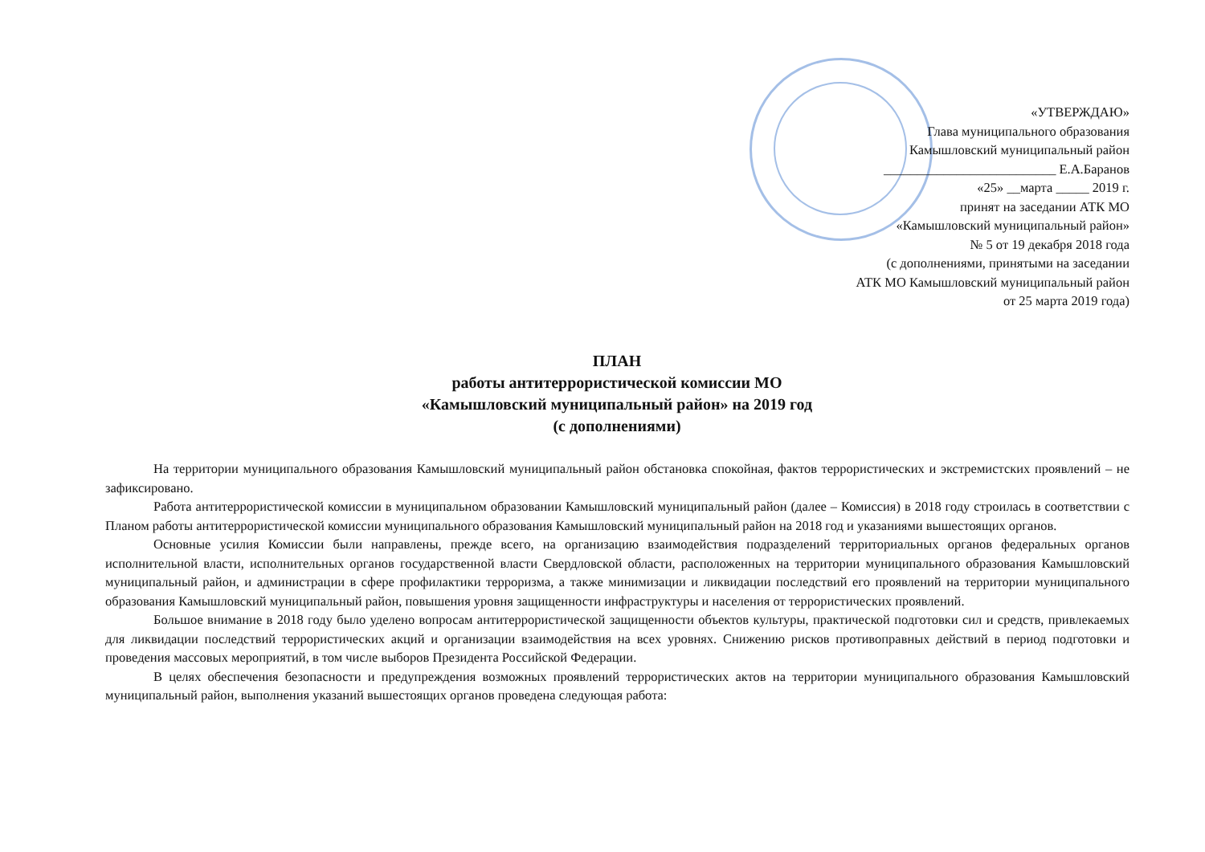«УТВЕРЖДАЮ»
Глава муниципального образования
Камышловский муниципальный район
__________________________ Е.А.Баранов
«25» __марта _____ 2019 г.
принят на заседании АТК МО
«Камышловский муниципальный район»
№ 5 от 19 декабря 2018 года
(с дополнениями, принятыми на заседании
АТК МО Камышловский муниципальный район
от 25 марта 2019 года)
ПЛАН
работы антитеррористической комиссии МО
«Камышловский муниципальный район» на 2019 год
(с дополнениями)
На территории муниципального образования Камышловский муниципальный район обстановка спокойная, фактов террористических и экстремистских проявлений – не зафиксировано.
Работа антитеррористической комиссии в муниципальном образовании Камышловский муниципальный район (далее – Комиссия) в 2018 году строилась в соответствии с Планом работы антитеррористической комиссии муниципального образования Камышловский муниципальный район на 2018 год и указаниями вышестоящих органов.
Основные усилия Комиссии были направлены, прежде всего, на организацию взаимодействия подразделений территориальных органов федеральных органов исполнительной власти, исполнительных органов государственной власти Свердловской области, расположенных на территории муниципального образования Камышловский муниципальный район, и администрации в сфере профилактики терроризма, а также минимизации и ликвидации последствий его проявлений на территории муниципального образования Камышловский муниципальный район, повышения уровня защищенности инфраструктуры и населения от террористических проявлений.
Большое внимание в 2018 году было уделено вопросам антитеррористической защищенности объектов культуры, практической подготовки сил и средств, привлекаемых для ликвидации последствий террористических акций и организации взаимодействия на всех уровнях. Снижению рисков противоправных действий в период подготовки и проведения массовых мероприятий, в том числе выборов Президента Российской Федерации.
В целях обеспечения безопасности и предупреждения возможных проявлений террористических актов на территории муниципального образования Камышловский муниципальный район, выполнения указаний вышестоящих органов проведена следующая работа: